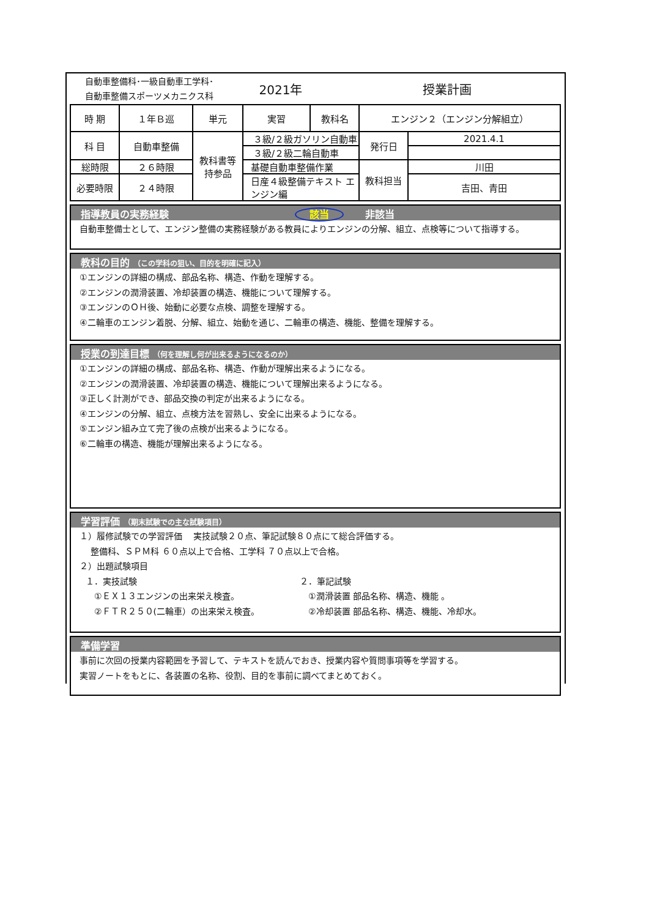自動車整備科･一級自動車工学科･
自動車整備スポーツメカニクス科
2021年 授業計画
| 時 期 | １年Ｂ巡 | 単元 | 実習 | 教科名 | エンジン２（エンジン分解組立） | |
| 科 目 | 自動車整備 | 教科書等 持参品 | ３級/２級ガソリン自動車 | | 発行日 | 2021.4.1 |
| | | | ３級/２級二輪自動車 | | | |
| 総時限 | ２６時限 | | 基礎自動車整備作業 | | 教科担当 | 川田 |
| 必要時限 | ２４時限 | | 日産４級整備テキスト エンジン編 | | | 吉田、青田 |
指導教員の実務経験 該当 非該当
自動車整備士として、エンジン整備の実務経験がある教員によりエンジンの分解、組立、点検等について指導する。
教科の目的 （この学科の狙い、目的を明確に記入）
①エンジンの詳細の構成、部品名称、構造、作動を理解する。
②エンジンの潤滑装置、冷却装置の構造、機能について理解する。
③エンジンのＯＨ後、始動に必要な点検、調整を理解する。
④二輪車のエンジン着脱、分解、組立、始動を通じ、二輪車の構造、機能、整備を理解する。
授業の到達目標 （何を理解し何が出来るようになるのか）
①エンジンの詳細の構成、部品名称、構造、作動が理解出来るようになる。
②エンジンの潤滑装置、冷却装置の構造、機能について理解出来るようになる。
③正しく計測ができ、部品交換の判定が出来るようになる。
④エンジンの分解、組立、点検方法を習熟し、安全に出来るようになる。
⑤エンジン組み立て完了後の点検が出来るようになる。
⑥二輪車の構造、機能が理解出来るようになる。
学習評価 （期末試験での主な試験項目）
１）履修試験での学習評価　 実技試験２０点、筆記試験８０点にて総合評価する。
　 整備科、ＳＰＭ科 ６０点以上で合格、工学科 ７０点以上で合格。
２）出題試験項目
１．実技試験
　①ＥＸ１３エンジンの出来栄え検査。
　②ＦＴＲ２５０(二輪車）の出来栄え検査。
２．筆記試験
　①潤滑装置 部品名称、構造、機能 。
　②冷却装置 部品名称、構造、機能、冷却水。
準備学習
事前に次回の授業内容範囲を予習して、テキストを読んでおき、授業内容や質問事項等を学習する。
実習ノートをもとに、各装置の名称、役割、目的を事前に調べてまとめておく。